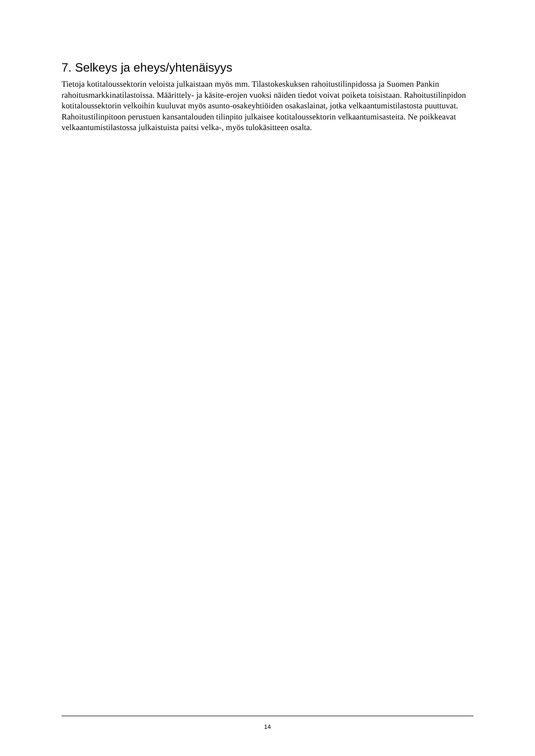7. Selkeys ja eheys/yhtenäisyys
Tietoja kotitaloussektorin veloista julkaistaan myös mm. Tilastokeskuksen rahoitustilinpidossa ja Suomen Pankin rahoitusmarkkinatilastoissa. Määrittely- ja käsite-erojen vuoksi näiden tiedot voivat poiketa toisistaan. Rahoitustilinpidon kotitaloussektorin velkoihin kuuluvat myös asunto-osakeyhtiöiden osakaslainat, jotka velkaantumistilastosta puuttuvat. Rahoitustilinpitoon perustuen kansantalouden tilinpito julkaisee kotitaloussektorin velkaantumisasteita. Ne poikkeavat velkaantumistilastossa julkaistuista paitsi velka-, myös tulokäsitteen osalta.
14